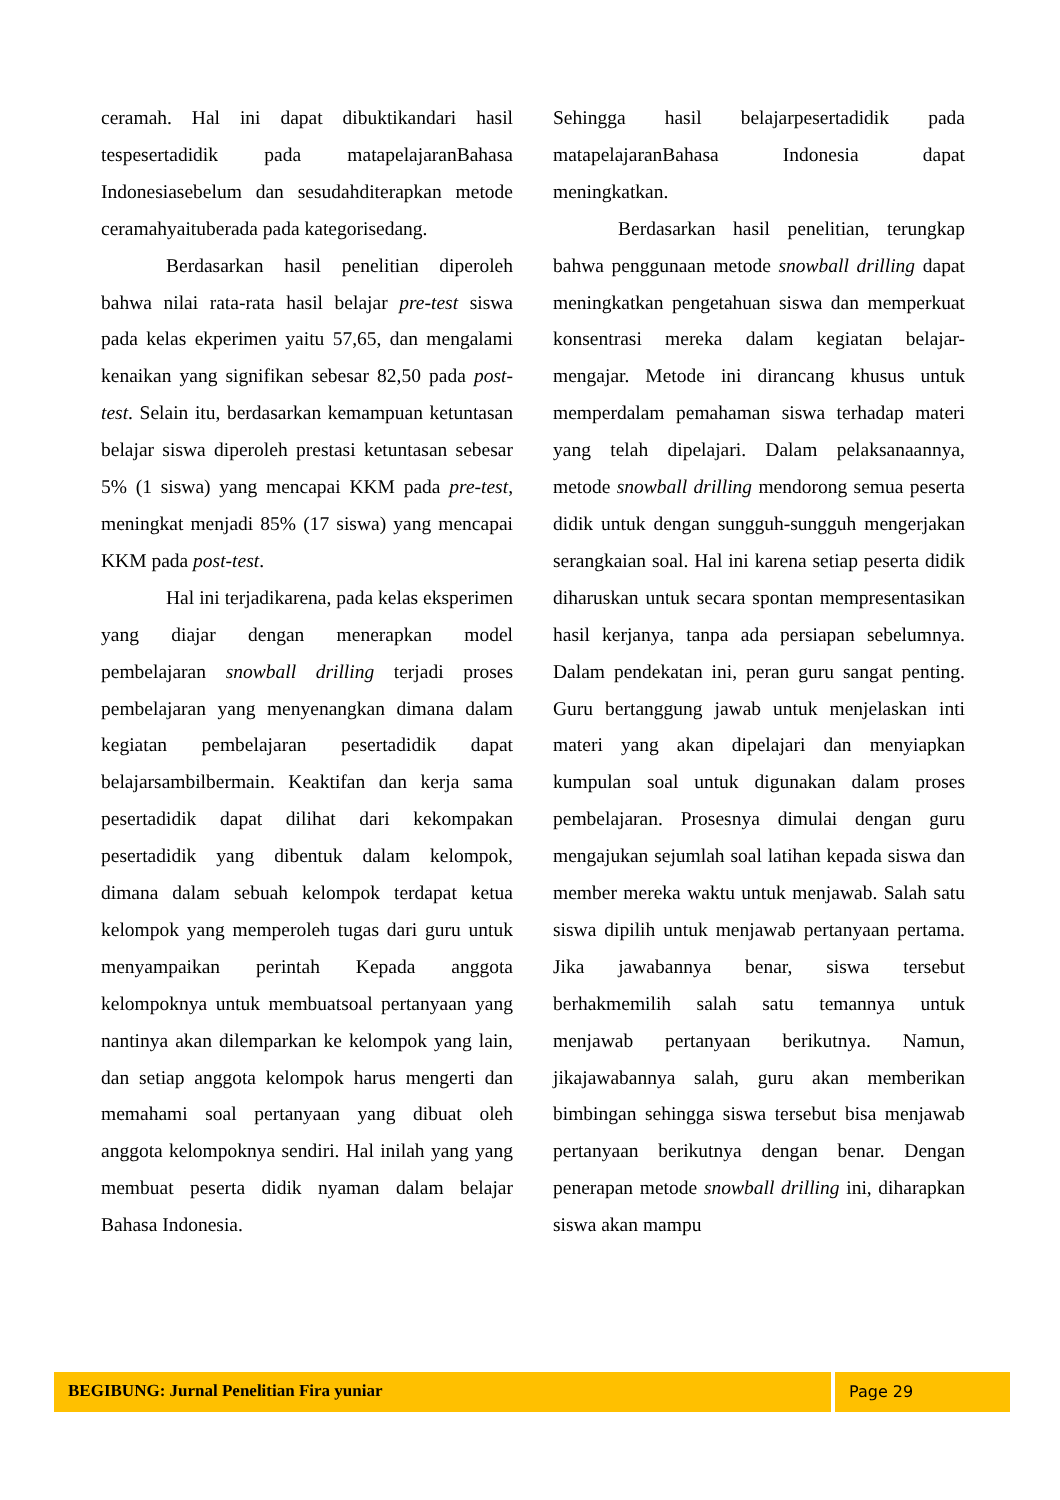ceramah. Hal ini dapat dibuktikandari hasil tespesertadidik pada matapelajaranBahasa Indonesiasebelum dan sesudahditerapkan metode ceramahyaituberada pada kategorisedang.
Berdasarkan hasil penelitian diperoleh bahwa nilai rata-rata hasil belajar pre-test siswa pada kelas ekperimen yaitu 57,65, dan mengalami kenaikan yang signifikan sebesar 82,50 pada post-test. Selain itu, berdasarkan kemampuan ketuntasan belajar siswa diperoleh prestasi ketuntasan sebesar 5% (1 siswa) yang mencapai KKM pada pre-test, meningkat menjadi 85% (17 siswa) yang mencapai KKM pada post-test.
Hal ini terjadikarena, pada kelas eksperimen yang diajar dengan menerapkan model pembelajaran snowball drilling terjadi proses pembelajaran yang menyenangkan dimana dalam kegiatan pembelajaran pesertadidik dapat belajarsambilbermain. Keaktifan dan kerja sama pesertadidik dapat dilihat dari kekompakan pesertadidik yang dibentuk dalam kelompok, dimana dalam sebuah kelompok terdapat ketua kelompok yang memperoleh tugas dari guru untuk menyampaikan perintah Kepada anggota kelompoknya untuk membuatsoal pertanyaan yang nantinya akan dilemparkan ke kelompok yang lain, dan setiap anggota kelompok harus mengerti dan memahami soal pertanyaan yang dibuat oleh anggota kelompoknya sendiri. Hal inilah yang yang membuat peserta didik nyaman dalam belajar Bahasa Indonesia.
Sehingga hasil belajarpesertadidik pada matapelajaranBahasa Indonesia dapat meningkatkan.
Berdasarkan hasil penelitian, terungkap bahwa penggunaan metode snowball drilling dapat meningkatkan pengetahuan siswa dan memperkuat konsentrasi mereka dalam kegiatan belajar-mengajar. Metode ini dirancang khusus untuk memperdalam pemahaman siswa terhadap materi yang telah dipelajari. Dalam pelaksanaannya, metode snowball drilling mendorong semua peserta didik untuk dengan sungguh-sungguh mengerjakan serangkaian soal. Hal ini karena setiap peserta didik diharuskan untuk secara spontan mempresentasikan hasil kerjanya, tanpa ada persiapan sebelumnya. Dalam pendekatan ini, peran guru sangat penting. Guru bertanggung jawab untuk menjelaskan inti materi yang akan dipelajari dan menyiapkan kumpulan soal untuk digunakan dalam proses pembelajaran. Prosesnya dimulai dengan guru mengajukan sejumlah soal latihan kepada siswa dan member mereka waktu untuk menjawab. Salah satu siswa dipilih untuk menjawab pertanyaan pertama. Jika jawabannya benar, siswa tersebut berhakmemilih salah satu temannya untuk menjawab pertanyaan berikutnya. Namun, jikajawabannya salah, guru akan memberikan bimbingan sehingga siswa tersebut bisa menjawab pertanyaan berikutnya dengan benar. Dengan penerapan metode snowball drilling ini, diharapkan siswa akan mampu
BEGIBUNG: Jurnal Penelitian Fira yuniar
Page 29